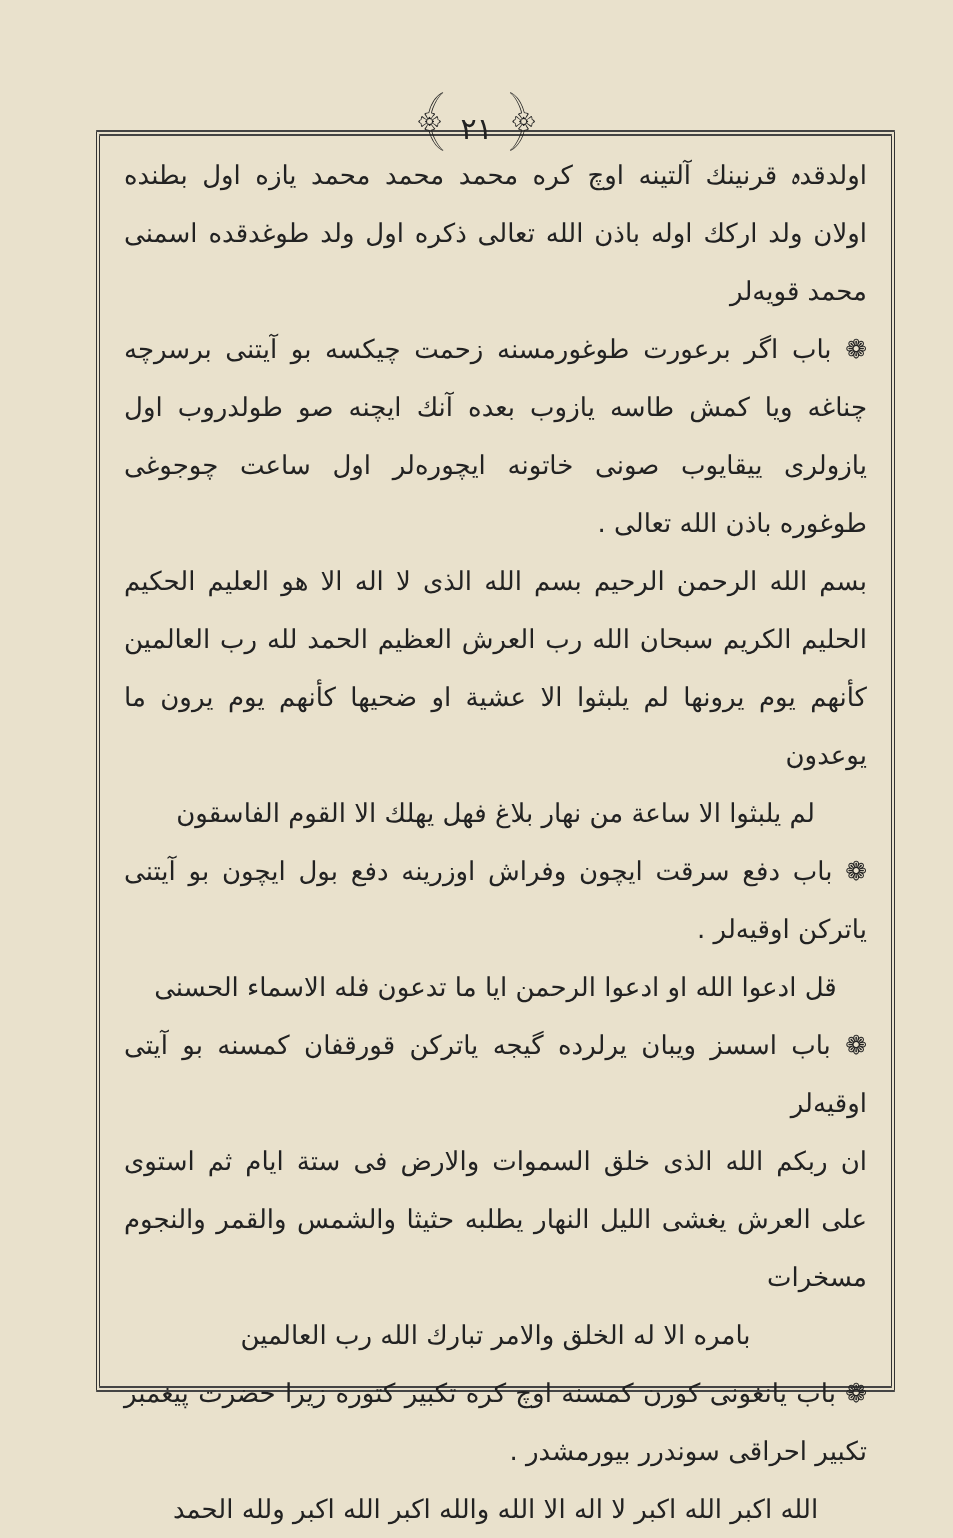﴾ ٢١ ﴿
اولدقدہ قرنینك آلتینه اوچ کره محمد محمد محمد یازه اول بطنده اولان ولد ارکك اوله باذن الله تعالی ذکره اول ولد طوغدقده اسمنی محمد قویه‌لر
❁ باب اگر برعورت طوغورمسنه زحمت چیکسه بو آیتنی برسرچه چناغه ویا کمش طاسه یازوب بعده آنك ایچنه صو طولدروب اول یازولری ییقایوب صونی خاتونه ایچوره‌لر اول ساعت چوجوغی طوغوره باذن الله تعالی .
بسم الله الرحمن الرحیم بسم الله الذی لا اله الا هو العلیم الحکیم الحلیم الکریم سبحان الله رب العرش العظیم الحمد لله رب العالمین کأنهم یوم یرونها لم یلبثوا الا عشیة او ضحیها کأنهم یوم یرون ما یوعدون
لم یلبثوا الا ساعة من نهار بلاغ فهل یهلك الا القوم الفاسقون
❁ باب دفع سرقت ایچون وفراش اوزرینه دفع بول ایچون بو آیتنی یاترکن اوقیه‌لر .
قل ادعوا الله او ادعوا الرحمن ایا ما تدعون فله الاسماء الحسنی
❁ باب اسسز ویبان یرلرده گیجه یاترکن قورقفان کمسنه بو آیتی اوقیه‌لر
ان ربکم الله الذی خلق السموات والارض فی ستة ایام ثم استوی علی العرش یغشی اللیل النهار یطلبه حثیثا والشمس والقمر والنجوم مسخرات
بامره الا له الخلق والامر تبارك الله رب العالمین
❁ باب یانغونی کورن کمسنه اوچ کره تکبیر کتوره زیرا حضرت پیغمبر تکبیر احراقی سوندرر بیورمشدر .
الله اکبر الله اکبر لا اله الا الله والله اکبر الله اکبر ولله الحمد